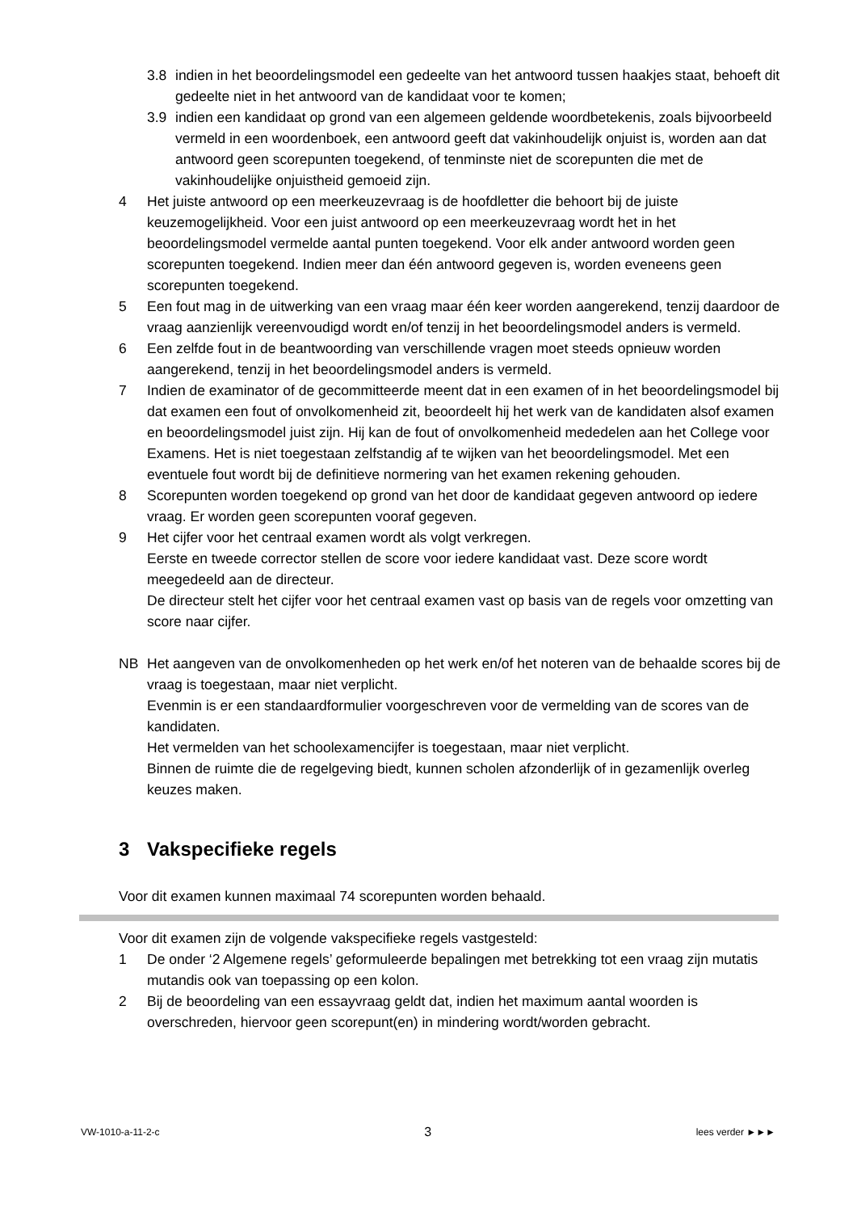3.8 indien in het beoordelingsmodel een gedeelte van het antwoord tussen haakjes staat, behoeft dit gedeelte niet in het antwoord van de kandidaat voor te komen;
3.9 indien een kandidaat op grond van een algemeen geldende woordbetekenis, zoals bijvoorbeeld vermeld in een woordenboek, een antwoord geeft dat vakinhoudelijk onjuist is, worden aan dat antwoord geen scorepunten toegekend, of tenminste niet de scorepunten die met de vakinhoudelijke onjuistheid gemoeid zijn.
4 Het juiste antwoord op een meerkeuzevraag is de hoofdletter die behoort bij de juiste keuzemogelijkheid. Voor een juist antwoord op een meerkeuzevraag wordt het in het beoordelingsmodel vermelde aantal punten toegekend. Voor elk ander antwoord worden geen scorepunten toegekend. Indien meer dan één antwoord gegeven is, worden eveneens geen scorepunten toegekend.
5 Een fout mag in de uitwerking van een vraag maar één keer worden aangerekend, tenzij daardoor de vraag aanzienlijk vereenvoudigd wordt en/of tenzij in het beoordelingsmodel anders is vermeld.
6 Een zelfde fout in de beantwoording van verschillende vragen moet steeds opnieuw worden aangerekend, tenzij in het beoordelingsmodel anders is vermeld.
7 Indien de examinator of de gecommitteerde meent dat in een examen of in het beoordelingsmodel bij dat examen een fout of onvolkomenheid zit, beoordeelt hij het werk van de kandidaten alsof examen en beoordelingsmodel juist zijn. Hij kan de fout of onvolkomenheid mededelen aan het College voor Examens. Het is niet toegestaan zelfstandig af te wijken van het beoordelingsmodel. Met een eventuele fout wordt bij de definitieve normering van het examen rekening gehouden.
8 Scorepunten worden toegekend op grond van het door de kandidaat gegeven antwoord op iedere vraag. Er worden geen scorepunten vooraf gegeven.
9 Het cijfer voor het centraal examen wordt als volgt verkregen.
Eerste en tweede corrector stellen de score voor iedere kandidaat vast. Deze score wordt meegedeeld aan de directeur.
De directeur stelt het cijfer voor het centraal examen vast op basis van de regels voor omzetting van score naar cijfer.
NB Het aangeven van de onvolkomenheden op het werk en/of het noteren van de behaalde scores bij de vraag is toegestaan, maar niet verplicht.
Evenmin is er een standaardformulier voorgeschreven voor de vermelding van de scores van de kandidaten.
Het vermelden van het schoolexamencijfer is toegestaan, maar niet verplicht.
Binnen de ruimte die de regelgeving biedt, kunnen scholen afzonderlijk of in gezamenlijk overleg keuzes maken.
3 Vakspecifieke regels
Voor dit examen kunnen maximaal 74 scorepunten worden behaald.
Voor dit examen zijn de volgende vakspecifieke regels vastgesteld:
1 De onder ‘2 Algemene regels’ geformuleerde bepalingen met betrekking tot een vraag zijn mutatis mutandis ook van toepassing op een kolon.
2 Bij de beoordeling van een essayvraag geldt dat, indien het maximum aantal woorden is overschreden, hiervoor geen scorepunt(en) in mindering wordt/worden gebracht.
VW-1010-a-11-2-c 3 lees verder ►►►